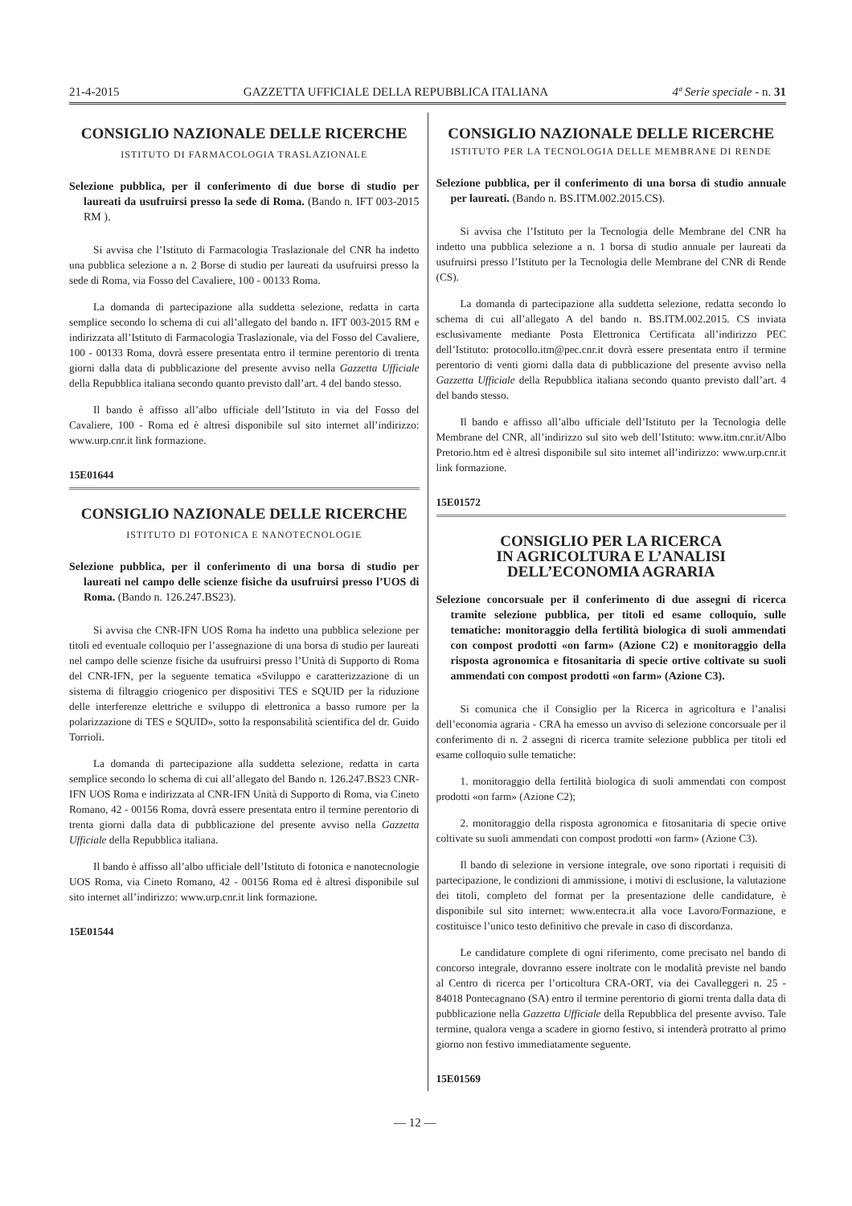21-4-2015 GAZZETTA UFFICIALE DELLA REPUBBLICA ITALIANA 4ª Serie speciale - n. 31
CONSIGLIO NAZIONALE DELLE RICERCHE
ISTITUTO DI FARMACOLOGIA TRASLAZIONALE
Selezione pubblica, per il conferimento di due borse di studio per laureati da usufruirsi presso la sede di Roma. (Bando n. IFT 003-2015 RM ).
Si avvisa che l’Istituto di Farmacologia Traslazionale del CNR ha indetto una pubblica selezione a n. 2 Borse di studio per laureati da usufruirsi presso la sede di Roma, via Fosso del Cavaliere, 100 - 00133 Roma.
La domanda di partecipazione alla suddetta selezione, redatta in carta semplice secondo lo schema di cui all’allegato del bando n. IFT 003-2015 RM e indirizzata all’Istituto di Farmacologia Traslazionale, via del Fosso del Cavaliere, 100 - 00133 Roma, dovrà essere presentata entro il termine perentorio di trenta giorni dalla data di pubblicazione del presente avviso nella Gazzetta Ufficiale della Repubblica italiana secondo quanto previsto dall’art. 4 del bando stesso.
Il bando è affisso all’albo ufficiale dell’Istituto in via del Fosso del Cavaliere, 100 - Roma ed è altresì disponibile sul sito internet all’indirizzo: www.urp.cnr.it link formazione.
15E01644
CONSIGLIO NAZIONALE DELLE RICERCHE
ISTITUTO DI FOTONICA E NANOTECNOLOGIE
Selezione pubblica, per il conferimento di una borsa di studio per laureati nel campo delle scienze fisiche da usufruirsi presso l’UOS di Roma. (Bando n. 126.247.BS23).
Si avvisa che CNR-IFN UOS Roma ha indetto una pubblica selezione per titoli ed eventuale colloquio per l’assegnazione di una borsa di studio per laureati nel campo delle scienze fisiche da usufruirsi presso l’Unità di Supporto di Roma del CNR-IFN, per la seguente tematica «Sviluppo e caratterizzazione di un sistema di filtraggio criogenico per dispositivi TES e SQUID per la riduzione delle interferenze elettriche e sviluppo di elettronica a basso rumore per la polarizzazione di TES e SQUID», sotto la responsabilità scientifica del dr. Guido Torrioli.
La domanda di partecipazione alla suddetta selezione, redatta in carta semplice secondo lo schema di cui all’allegato del Bando n. 126.247.BS23 CNR-IFN UOS Roma e indirizzata al CNR-IFN Unità di Supporto di Roma, via Cineto Romano, 42 - 00156 Roma, dovrà essere presentata entro il termine perentorio di trenta giorni dalla data di pubblicazione del presente avviso nella Gazzetta Ufficiale della Repubblica italiana.
Il bando è affisso all’albo ufficiale dell’Istituto di fotonica e nanotecnologie UOS Roma, via Cineto Romano, 42 - 00156 Roma ed è altresì disponibile sul sito internet all’indirizzo: www.urp.cnr.it link formazione.
15E01544
CONSIGLIO NAZIONALE DELLE RICERCHE
ISTITUTO PER LA TECNOLOGIA DELLE MEMBRANE DI RENDE
Selezione pubblica, per il conferimento di una borsa di studio annuale per laureati. (Bando n. BS.ITM.002.2015.CS).
Si avvisa che l’Istituto per la Tecnologia delle Membrane del CNR ha indetto una pubblica selezione a n. 1 borsa di studio annuale per laureati da usufruirsi presso l’Istituto per la Tecnologia delle Membrane del CNR di Rende (CS).
La domanda di partecipazione alla suddetta selezione, redatta secondo lo schema di cui all’allegato A del bando n. BS.ITM.002.2015. CS inviata esclusivamente mediante Posta Elettronica Certificata all’indirizzo PEC dell’Istituto: protocollo.itm@pec.cnr.it dovrà essere presentata entro il termine perentorio di venti giorni dalla data di pubblicazione del presente avviso nella Gazzetta Ufficiale della Repubblica italiana secondo quanto previsto dall’art. 4 del bando stesso.
Il bando e affisso all’albo ufficiale dell’Istituto per la Tecnologia delle Membrane del CNR, all’indirizzo sul sito web dell’Istituto: www.itm.cnr.it/Albo Pretorio.htm ed è altresì disponibile sul sito intemet all’indirizzo: www.urp.cnr.it link formazione.
15E01572
CONSIGLIO PER LA RICERCA
IN AGRICOLTURA E L’ANALISI
DELL’ECONOMIA AGRARIA
Selezione concorsuale per il conferimento di due assegni di ricerca tramite selezione pubblica, per titoli ed esame colloquio, sulle tematiche: monitoraggio della fertilità biologica di suoli ammendati con compost prodotti «on farm» (Azione C2) e monitoraggio della risposta agronomica e fitosanitaria di specie ortive coltivate su suoli ammendati con compost prodotti «on farm» (Azione C3).
Si comunica che il Consiglio per la Ricerca in agricoltura e l’analisi dell’economia agraria - CRA ha emesso un avviso di selezione concorsuale per il conferimento di n. 2 assegni di ricerca tramite selezione pubblica per titoli ed esame colloquio sulle tematiche:
1. monitoraggio della fertilità biologica di suoli ammendati con compost prodotti «on farm» (Azione C2);
2. monitoraggio della risposta agronomica e fitosanitaria di specie ortive coltivate su suoli ammendati con compost prodotti «on farm» (Azione C3).
Il bando di selezione in versione integrale, ove sono riportati i requisiti di partecipazione, le condizioni di ammissione, i motivi di esclusione, la valutazione dei titoli, completo del format per la presentazione delle candidature, è disponibile sul sito internet: www.entecra.it alla voce Lavoro/Formazione, e costituisce l’unico testo definitivo che prevale in caso di discordanza.
Le candidature complete di ogni riferimento, come precisato nel bando di concorso integrale, dovranno essere inoltrate con le modalità previste nel bando al Centro di ricerca per l’orticoltura CRA-ORT, via dei Cavalleggeri n. 25 - 84018 Pontecagnano (SA) entro il termine perentorio di giorni trenta dalla data di pubblicazione nella Gazzetta Ufficiale della Repubblica del presente avviso. Tale termine, qualora venga a scadere in giorno festivo, si intenderà protratto al primo giorno non festivo immediatamente seguente.
15E01569
— 12 —